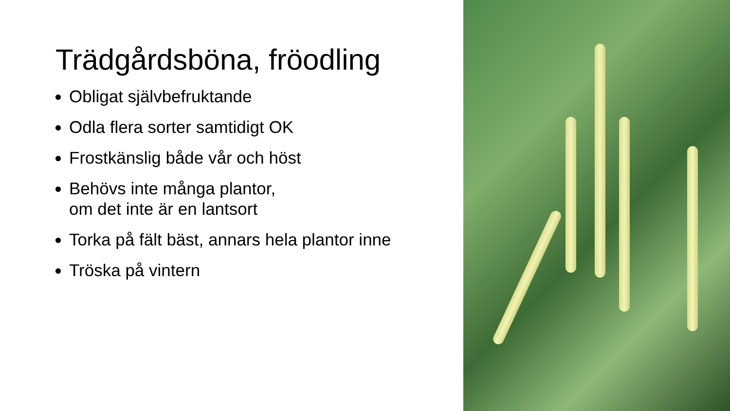Trädgårdsböna, fröodling
Obligat självbefruktande
Odla flera sorter samtidigt OK
Frostkänslig både vår och höst
Behövs inte många plantor,
om det inte är en lantsort
Torka på fält bäst, annars hela plantor inne
Tröska på vintern